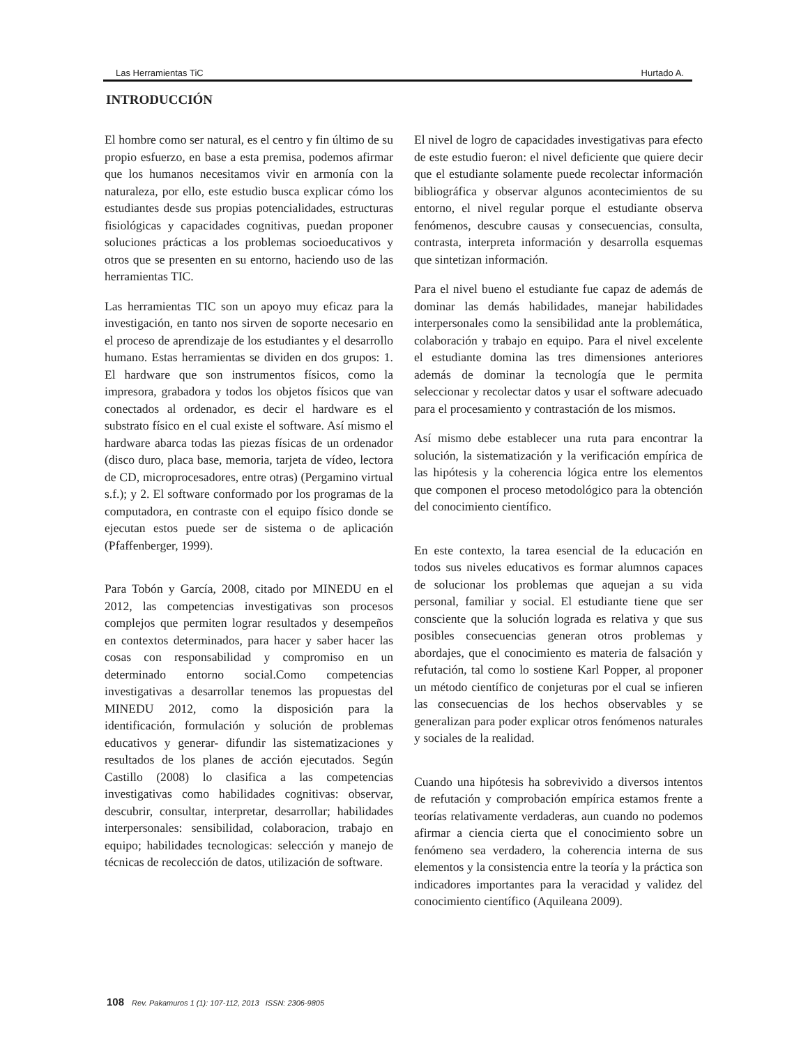Las Herramientas TiC Hurtado A.
INTRODUCCIÓN
El hombre como ser natural, es el centro y fin último de su propio esfuerzo, en base a esta premisa, podemos afirmar que los humanos necesitamos vivir en armonía con la naturaleza, por ello, este estudio busca explicar cómo los estudiantes desde sus propias potencialidades, estructuras fisiológicas y capacidades cognitivas, puedan proponer soluciones prácticas a los problemas socioeducativos y otros que se presenten en su entorno, haciendo uso de las herramientas TIC.
Las herramientas TIC son un apoyo muy eficaz para la investigación, en tanto nos sirven de soporte necesario en el proceso de aprendizaje de los estudiantes y el desarrollo humano. Estas herramientas se dividen en dos grupos: 1. El hardware que son instrumentos físicos, como la impresora, grabadora y todos los objetos físicos que van conectados al ordenador, es decir el hardware es el substrato físico en el cual existe el software. Así mismo el hardware abarca todas las piezas físicas de un ordenador (disco duro, placa base, memoria, tarjeta de vídeo, lectora de CD, microprocesadores, entre otras) (Pergamino virtual s.f.); y 2. El software conformado por los programas de la computadora, en contraste con el equipo físico donde se ejecutan estos puede ser de sistema o de aplicación (Pfaffenberger, 1999).
Para Tobón y García, 2008, citado por MINEDU en el 2012, las competencias investigativas son procesos complejos que permiten lograr resultados y desempeños en contextos determinados, para hacer y saber hacer las cosas con responsabilidad y compromiso en un determinado entorno social.Como competencias investigativas a desarrollar tenemos las propuestas del MINEDU 2012, como la disposición para la identificación, formulación y solución de problemas educativos y generar- difundir las sistematizaciones y resultados de los planes de acción ejecutados. Según Castillo (2008) lo clasifica a las competencias investigativas como habilidades cognitivas: observar, descubrir, consultar, interpretar, desarrollar; habilidades interpersonales: sensibilidad, colaboracion, trabajo en equipo; habilidades tecnologicas: selección y manejo de técnicas de recolección de datos, utilización de software.
El nivel de logro de capacidades investigativas para efecto de este estudio fueron: el nivel deficiente que quiere decir que el estudiante solamente puede recolectar información bibliográfica y observar algunos acontecimientos de su entorno, el nivel regular porque el estudiante observa fenómenos, descubre causas y consecuencias, consulta, contrasta, interpreta información y desarrolla esquemas que sintetizan información.
Para el nivel bueno el estudiante fue capaz de además de dominar las demás habilidades, manejar habilidades interpersonales como la sensibilidad ante la problemática, colaboración y trabajo en equipo. Para el nivel excelente el estudiante domina las tres dimensiones anteriores además de dominar la tecnología que le permita seleccionar y recolectar datos y usar el software adecuado para el procesamiento y contrastación de los mismos.
Así mismo debe establecer una ruta para encontrar la solución, la sistematización y la verificación empírica de las hipótesis y la coherencia lógica entre los elementos que componen el proceso metodológico para la obtención del conocimiento científico.
En este contexto, la tarea esencial de la educación en todos sus niveles educativos es formar alumnos capaces de solucionar los problemas que aquejan a su vida personal, familiar y social. El estudiante tiene que ser consciente que la solución lograda es relativa y que sus posibles consecuencias generan otros problemas y abordajes, que el conocimiento es materia de falsación y refutación, tal como lo sostiene Karl Popper, al proponer un método científico de conjeturas por el cual se infieren las consecuencias de los hechos observables y se generalizan para poder explicar otros fenómenos naturales y sociales de la realidad.
Cuando una hipótesis ha sobrevivido a diversos intentos de refutación y comprobación empírica estamos frente a teorías relativamente verdaderas, aun cuando no podemos afirmar a ciencia cierta que el conocimiento sobre un fenómeno sea verdadero, la coherencia interna de sus elementos y la consistencia entre la teoría y la práctica son indicadores importantes para la veracidad y validez del conocimiento científico (Aquileana 2009).
108 Rev. Pakamuros 1 (1): 107-112, 2013 ISSN: 2306-9805